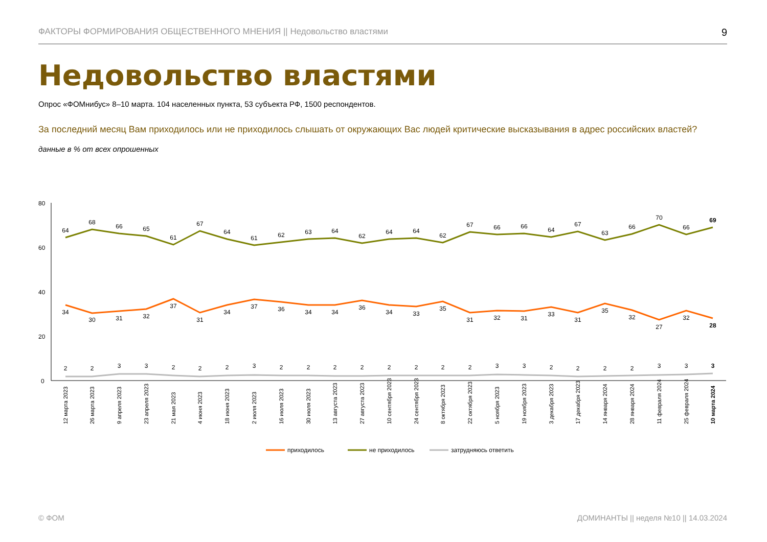ФАКТОРЫ ФОРМИРОВАНИЯ ОБЩЕСТВЕННОГО МНЕНИЯ || Недовольство властями 9
Недовольство властями
Опрос «ФОМнибус» 8–10 марта. 104 населенных пункта, 53 субъекта РФ, 1500 респондентов.
За последний месяц Вам приходилось или не приходилось слышать от окружающих Вас людей критические высказывания в адрес российских властей?
данные в % от всех опрошенных
80
60
40
20
0
64
68
66
65
61
67
64
61
62
63
64
62
64
64
62
67
66
66
64
67
63
66
70
66
69
34
30
31
32
37
31
34
37
36
34
34
36
34
33
35
31
32
31
33
31
35
32
27
32
28
2
2
3
3
2
2
2
3
2
2
2
2
2
2
2
2
3
3
2
2
2
2
3
3
3
12 марта 2023
26 марта 2023
9 апреля 2023
23 апреля 2023
21 мая 2023
4 июня 2023
18 июня 2023
2 июля 2023
16 июля 2023
30 июля 2023
13 августа 2023
27 августа 2023
10 сентября 2023
24 сентября 2023
8 октября 2023
22 октября 2023
5 ноября 2023
19 ноября 2023
3 декабря 2023
17 декабря 2023
14 января 2024
28 января 2024
11 февраля 2024
25 февраля 2024
10 марта 2024
приходилось
не приходилось
затрудняюсь ответить
© ФОМ
ДОМИНАНТЫ || неделя №10 || 14.03.2024